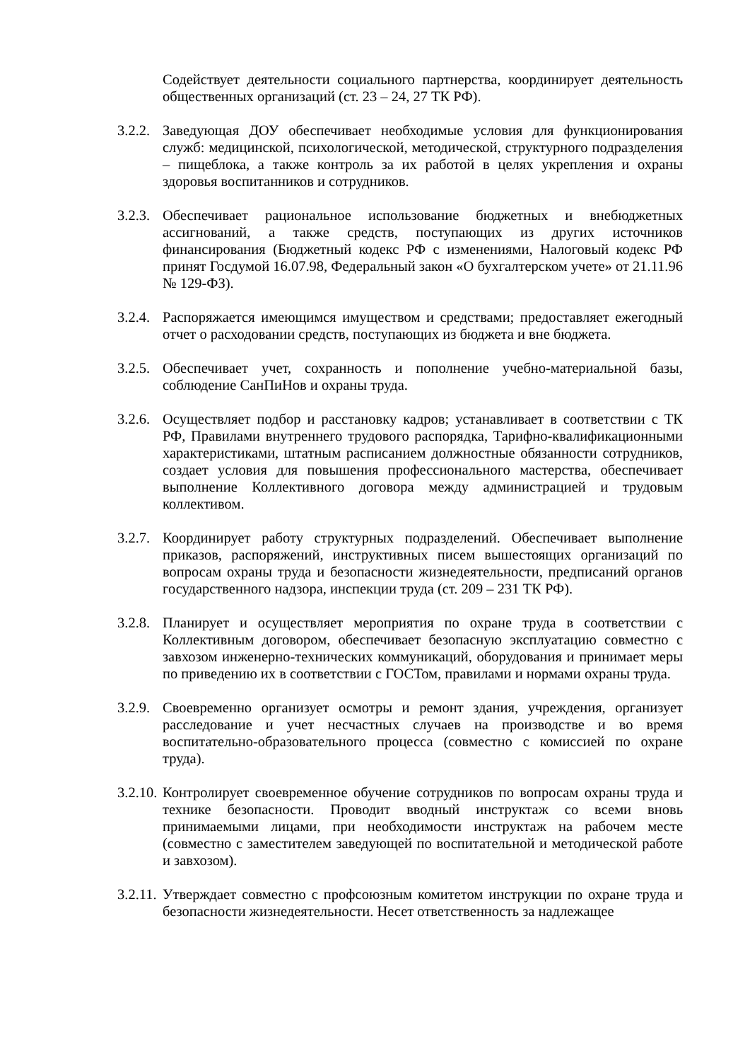Содействует деятельности социального партнерства, координирует деятельность общественных организаций (ст. 23 – 24, 27 ТК РФ).
3.2.2. Заведующая ДОУ обеспечивает необходимые условия для функционирования служб: медицинской, психологической, методической, структурного подразделения – пищеблока, а также контроль за их работой в целях укрепления и охраны здоровья воспитанников и сотрудников.
3.2.3. Обеспечивает рациональное использование бюджетных и внебюджетных ассигнований, а также средств, поступающих из других источников финансирования (Бюджетный кодекс РФ с изменениями, Налоговый кодекс РФ принят Госдумой 16.07.98, Федеральный закон «О бухгалтерском учете» от 21.11.96 № 129-ФЗ).
3.2.4. Распоряжается имеющимся имуществом и средствами; предоставляет ежегодный отчет о расходовании средств, поступающих из бюджета и вне бюджета.
3.2.5. Обеспечивает учет, сохранность и пополнение учебно-материальной базы, соблюдение СанПиНов и охраны труда.
3.2.6. Осуществляет подбор и расстановку кадров; устанавливает в соответствии с ТК РФ, Правилами внутреннего трудового распорядка, Тарифно-квалификационными характеристиками, штатным расписанием должностные обязанности сотрудников, создает условия для повышения профессионального мастерства, обеспечивает выполнение Коллективного договора между администрацией и трудовым коллективом.
3.2.7. Координирует работу структурных подразделений. Обеспечивает выполнение приказов, распоряжений, инструктивных писем вышестоящих организаций по вопросам охраны труда и безопасности жизнедеятельности, предписаний органов государственного надзора, инспекции труда (ст. 209 – 231 ТК РФ).
3.2.8. Планирует и осуществляет мероприятия по охране труда в соответствии с Коллективным договором, обеспечивает безопасную эксплуатацию совместно с завхозом инженерно-технических коммуникаций, оборудования и принимает меры по приведению их в соответствии с ГОСТом, правилами и нормами охраны труда.
3.2.9. Своевременно организует осмотры и ремонт здания, учреждения, организует расследование и учет несчастных случаев на производстве и во время воспитательно-образовательного процесса (совместно с комиссией по охране труда).
3.2.10. Контролирует своевременное обучение сотрудников по вопросам охраны труда и технике безопасности. Проводит вводный инструктаж со всеми вновь принимаемыми лицами, при необходимости инструктаж на рабочем месте (совместно с заместителем заведующей по воспитательной и методической работе и завхозом).
3.2.11. Утверждает совместно с профсоюзным комитетом инструкции по охране труда и безопасности жизнедеятельности. Несет ответственность за надлежащее